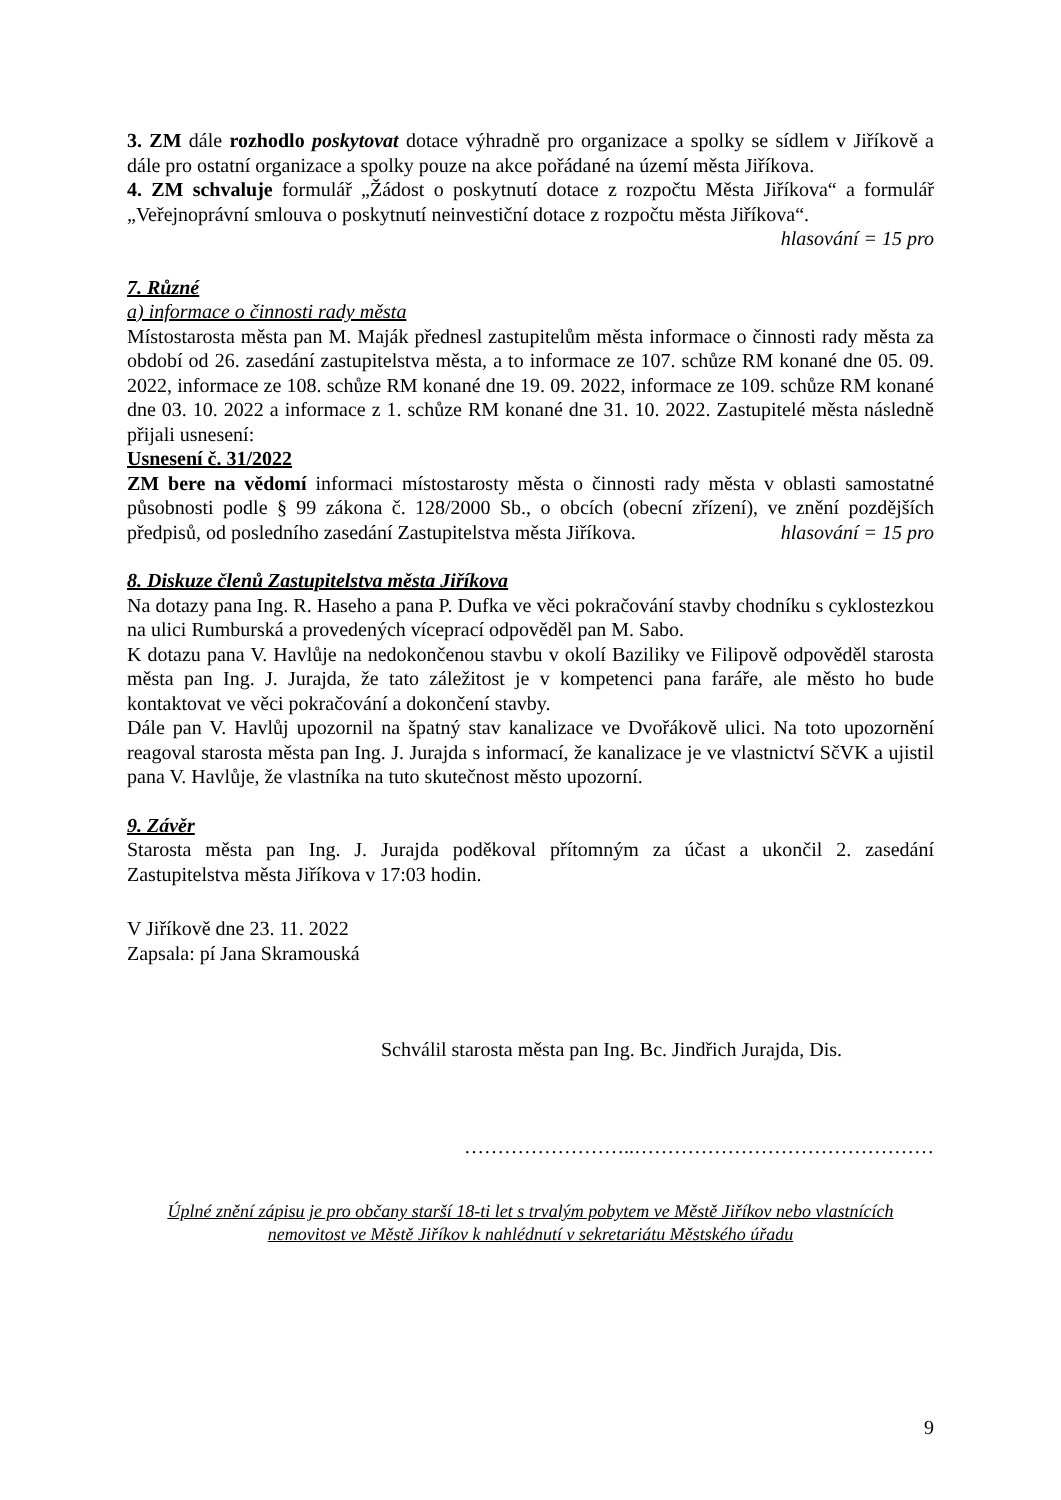3. ZM dále rozhodlo poskytovat dotace výhradně pro organizace a spolky se sídlem v Jiříkově a dále pro ostatní organizace a spolky pouze na akce pořádané na území města Jiříkova.
4. ZM schvaluje formulář „Žádost o poskytnutí dotace z rozpočtu Města Jiříkova“ a formulář „Veřejnoprávní smlouva o poskytnutí neinvestiční dotace z rozpočtu města Jiříkova“.
hlasování = 15 pro
7. Různé
a) informace o činnosti rady města
Místostarosta města pan M. Maják přednesl zastupitelům města informace o činnosti rady města za období od 26. zasedání zastupitelstva města, a to informace ze 107. schůze RM konané dne 05. 09. 2022, informace ze 108. schůze RM konané dne 19. 09. 2022, informace ze 109. schůze RM konané dne 03. 10. 2022 a informace z 1. schůze RM konané dne 31. 10. 2022. Zastupitelé města následně přijali usnesení:
Usnesení č. 31/2022
ZM bere na vědomí informaci místostarosty města o činnosti rady města v oblasti samostatné působnosti podle § 99 zákona č. 128/2000 Sb., o obcích (obecní zřízení), ve znění pozdějších předpisů, od posledního zasedání Zastupitelstva města Jiříkova. hlasování = 15 pro
8. Diskuze členů Zastupitelstva města Jiříkova
Na dotazy pana Ing. R. Haseho a pana P. Dufka ve věci pokračování stavby chodníku s cyklostezkou na ulici Rumburská a provedených víceprací odpověděl pan M. Sabo.
K dotazu pana V. Havlůje na nedokončenou stavbu v okolí Baziliky ve Filipově odpověděl starosta města pan Ing. J. Jurajda, že tato záležitost je v kompetenci pana faráře, ale město ho bude kontaktovat ve věci pokračování a dokončení stavby.
Dále pan V. Havlůj upozornil na špatný stav kanalizace ve Dvořákově ulici. Na toto upozornění reagoval starosta města pan Ing. J. Jurajda s informací, že kanalizace je ve vlastnictví SčVK a ujistil pana V. Havlůje, že vlastníka na tuto skutečnost město upozorní.
9. Závěr
Starosta města pan Ing. J. Jurajda poděkoval přítomným za účast a ukončil 2. zasedání Zastupitelstva města Jiříkova v 17:03 hodin.
V Jiříkově dne 23. 11. 2022
Zapsala: pí Jana Skramouská
Schválil starosta města pan Ing. Bc. Jindřich Jurajda, Dis.
……………………..………………………………………
Úplné znění zápisu je pro občany starší 18-ti let s trvalým pobytem ve Městě Jiříkov nebo vlastnících
nemovitost ve Městě Jiříkov k nahlédnutí v sekretariátu Městského úřadu
9